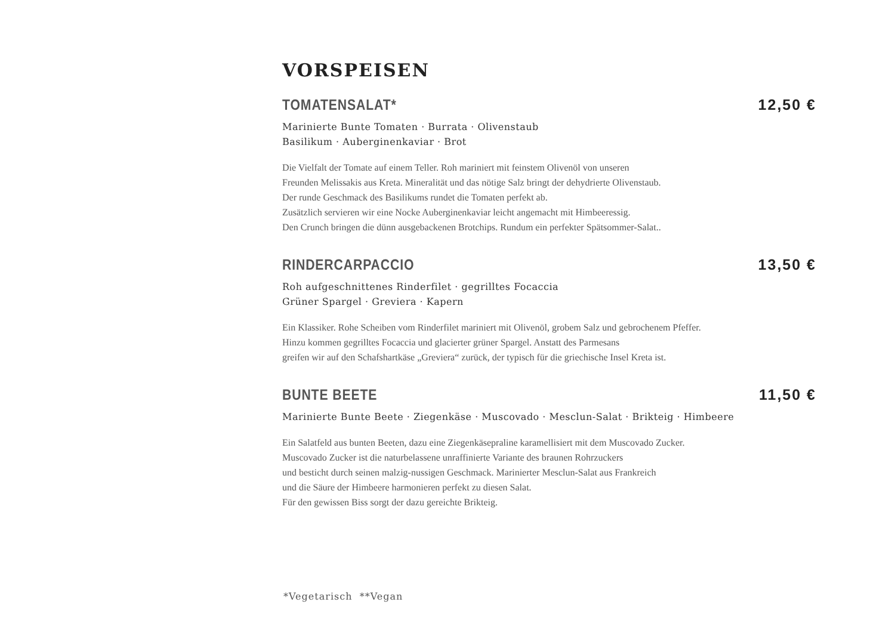VORSPEISEN
TOMATENSALAT* 12,50 €
Marinierte Bunte Tomaten · Burrata · Olivenstaub
Basilikum · Auberginenkaviar · Brot
Die Vielfalt der Tomate auf einem Teller. Roh mariniert mit feinstem Olivenöl von unseren
Freunden Melissakis aus Kreta. Mineralität und das nötige Salz bringt der dehydrierte Olivenstaub.
Der runde Geschmack des Basilikums rundet die Tomaten perfekt ab.
Zusätzlich servieren wir eine Nocke Auberginenkaviar leicht angemacht mit Himbeeressig.
Den Crunch bringen die dünn ausgebackenen Brotchips. Rundum ein perfekter Spätsommer-Salat..
RINDERCARPACCIO 13,50 €
Roh aufgeschnittenes Rinderfilet · gegrilltes Focaccia
Grüner Spargel · Greviera · Kapern
Ein Klassiker. Rohe Scheiben vom Rinderfilet mariniert mit Olivenöl, grobem Salz und gebrochenem Pfeffer.
Hinzu kommen gegrilltes Focaccia und glacierter grüner Spargel. Anstatt des Parmesans
greifen wir auf den Schafshartkäse „Greviera“ zurück, der typisch für die griechische Insel Kreta ist.
BUNTE BEETE 11,50 €
Marinierte Bunte Beete · Ziegenkäse · Muscovado · Mesclun-Salat · Brikteig · Himbeere
Ein Salatfeld aus bunten Beeten, dazu eine Ziegenkäsepraline karamellisiert mit dem Muscovado Zucker.
Muscovado Zucker ist die naturbelassene unraffinierte Variante des braunen Rohrzuckers
und besticht durch seinen malzig-nussigen Geschmack. Marinierter Mesclun-Salat aus Frankreich
und die Säure der Himbeere harmonieren perfekt zu diesen Salat.
Für den gewissen Biss sorgt der dazu gereichte Brikteig.
*Vegetarisch **Vegan